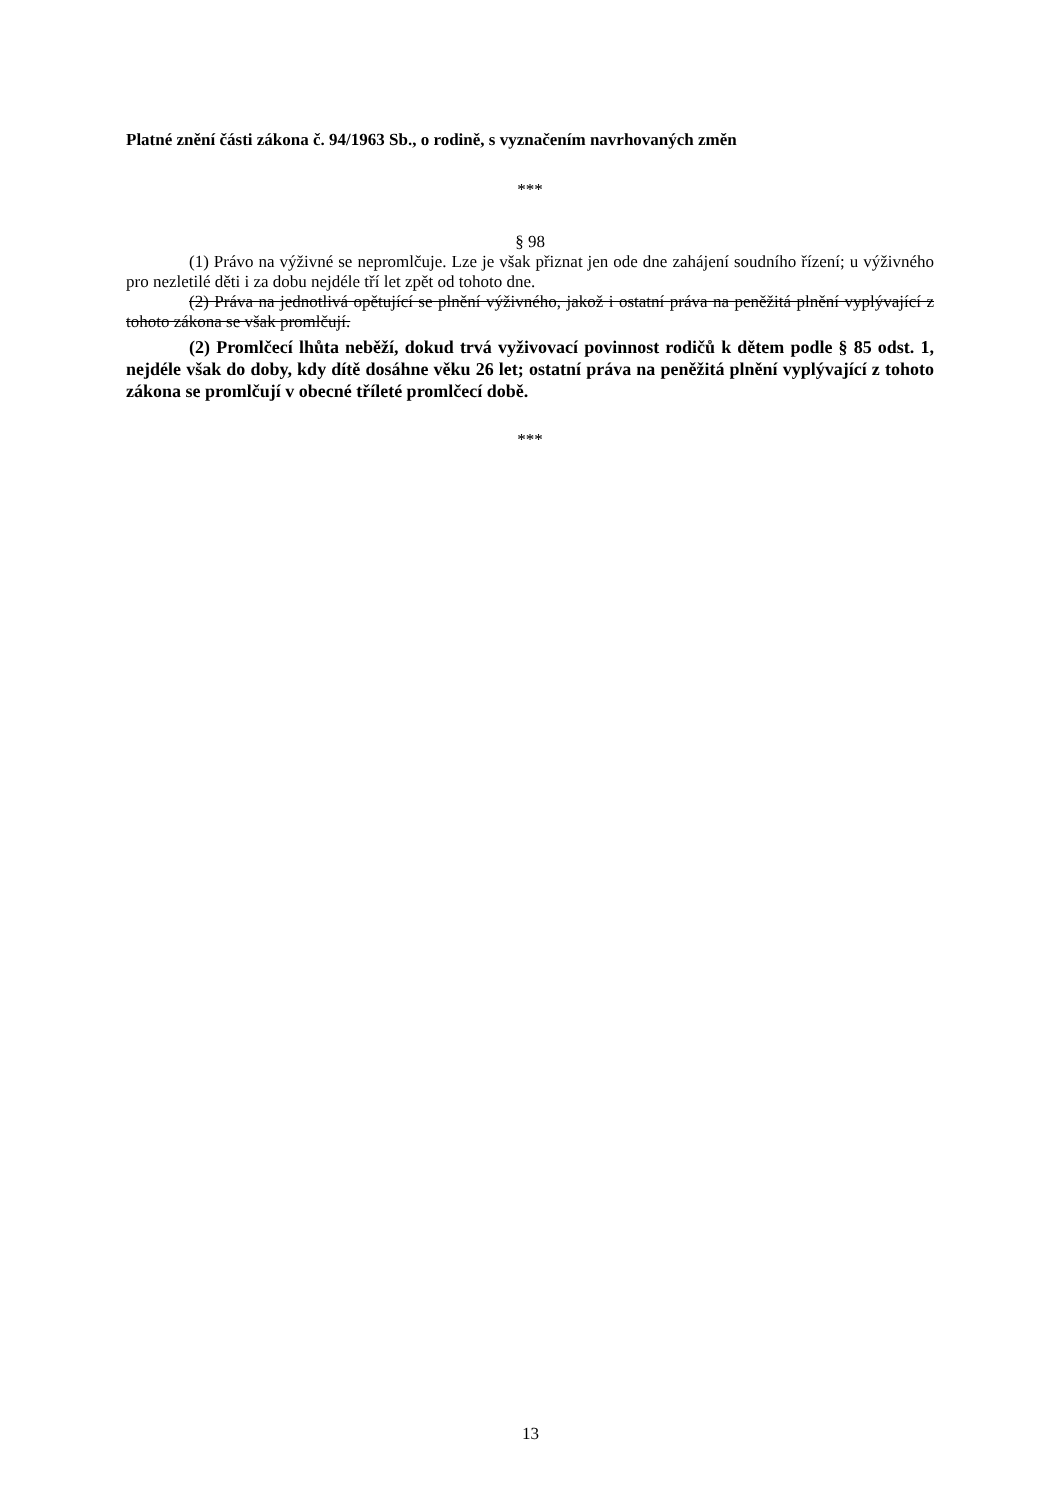Platné znění části zákona č. 94/1963 Sb., o rodině, s vyznačením navrhovaných změn
***
§ 98
(1) Právo na výživné se nepromlčuje. Lze je však přiznat jen ode dne zahájení soudního řízení; u výživného pro nezletilé děti i za dobu nejdéle tří let zpět od tohoto dne.
(2) Práva na jednotlivá opětující se plnění výživného, jakož i ostatní práva na peněžitá plnění vyplývající z tohoto zákona se však promlčují.
(2) Promlčecí lhůta neběží, dokud trvá vyživovací povinnost rodičů k dětem podle § 85 odst. 1, nejdéle však do doby, kdy dítě dosáhne věku 26 let; ostatní práva na peněžitá plnění vyplývající z tohoto zákona se promlčují v obecné tříleté promlčecí době.
***
13